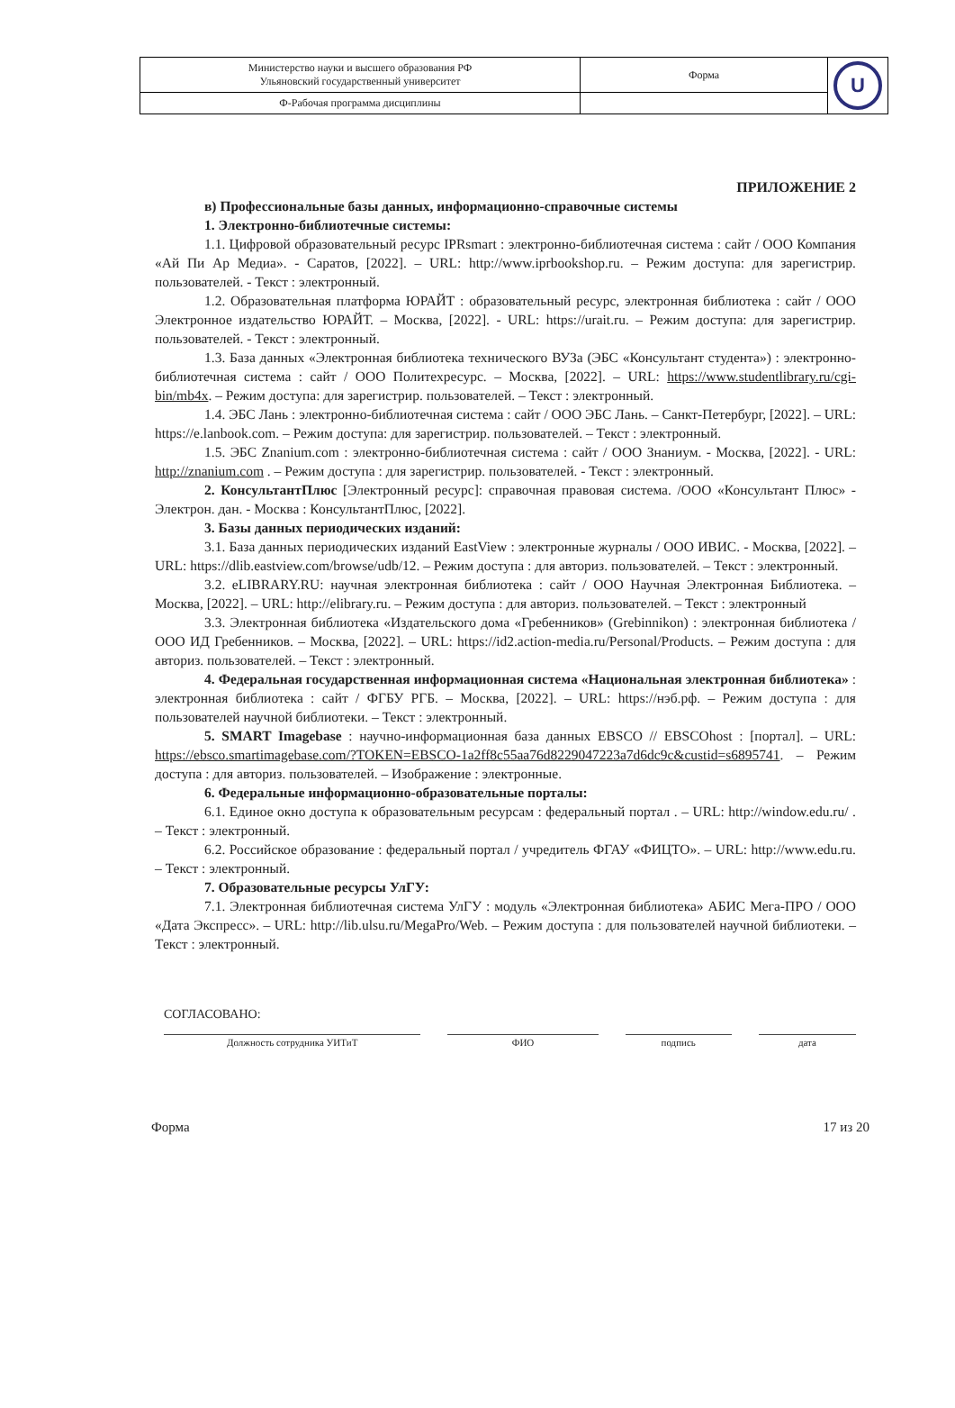| Министерство науки и высшего образования РФ Ульяновский государственный университет | Форма | U |
| Ф-Рабочая программа дисциплины | | |
ПРИЛОЖЕНИЕ 2
в) Профессиональные базы данных, информационно-справочные системы
1. Электронно-библиотечные системы:
1.1. Цифровой образовательный ресурс IPRsmart : электронно-библиотечная система : сайт / ООО Компания «Ай Пи Ар Медиа». - Саратов, [2022]. – URL: http://www.iprbookshop.ru. – Режим доступа: для зарегистрир. пользователей. - Текст : электронный.
1.2. Образовательная платформа ЮРАЙТ : образовательный ресурс, электронная библиотека : сайт / ООО Электронное издательство ЮРАЙТ. – Москва, [2022]. - URL: https://urait.ru. – Режим доступа: для зарегистрир. пользователей. - Текст : электронный.
1.3. База данных «Электронная библиотека технического ВУЗа (ЭБС «Консультант студента») : электронно-библиотечная система : сайт / ООО Политехресурс. – Москва, [2022]. – URL: https://www.studentlibrary.ru/cgi-bin/mb4x. – Режим доступа: для зарегистрир. пользователей. – Текст : электронный.
1.4. ЭБС Лань : электронно-библиотечная система : сайт / ООО ЭБС Лань. – Санкт-Петербург, [2022]. – URL: https://e.lanbook.com. – Режим доступа: для зарегистрир. пользователей. – Текст : электронный.
1.5. ЭБС Znanium.com : электронно-библиотечная система : сайт / ООО Знаниум. - Москва, [2022]. - URL: http://znanium.com . – Режим доступа : для зарегистрир. пользователей. - Текст : электронный.
2. КонсультантПлюс [Электронный ресурс]: справочная правовая система. /ООО «Консультант Плюс» - Электрон. дан. - Москва : КонсультантПлюс, [2022].
3. Базы данных периодических изданий:
3.1. База данных периодических изданий EastView : электронные журналы / ООО ИВИС. - Москва, [2022]. – URL: https://dlib.eastview.com/browse/udb/12. – Режим доступа : для авториз. пользователей. – Текст : электронный.
3.2. eLIBRARY.RU: научная электронная библиотека : сайт / ООО Научная Электронная Библиотека. – Москва, [2022]. – URL: http://elibrary.ru. – Режим доступа : для авториз. пользователей. – Текст : электронный
3.3. Электронная библиотека «Издательского дома «Гребенников» (Grebinnikon) : электронная библиотека / ООО ИД Гребенников. – Москва, [2022]. – URL: https://id2.action-media.ru/Personal/Products. – Режим доступа : для авториз. пользователей. – Текст : электронный.
4. Федеральная государственная информационная система «Национальная электронная библиотека» : электронная библиотека : сайт / ФГБУ РГБ. – Москва, [2022]. – URL: https://нэб.рф. – Режим доступа : для пользователей научной библиотеки. – Текст : электронный.
5. SMART Imagebase : научно-информационная база данных EBSCO // EBSCOhost : [портал]. – URL: https://ebsco.smartimagebase.com/?TOKEN=EBSCO-1a2ff8c55aa76d8229047223a7d6dc9c&custid=s6895741. – Режим доступа : для авториз. пользователей. – Изображение : электронные.
6. Федеральные информационно-образовательные порталы:
6.1. Единое окно доступа к образовательным ресурсам : федеральный портал . – URL: http://window.edu.ru/ . – Текст : электронный.
6.2. Российское образование : федеральный портал / учредитель ФГАУ «ФИЦТО». – URL: http://www.edu.ru. – Текст : электронный.
7. Образовательные ресурсы УлГУ:
7.1. Электронная библиотечная система УлГУ : модуль «Электронная библиотека» АБИС Мега-ПРО / ООО «Дата Экспресс». – URL: http://lib.ulsu.ru/MegaPro/Web. – Режим доступа : для пользователей научной библиотеки. – Текст : электронный.
СОГЛАСОВАНО:
Должность сотрудника УИТиТ ФИО подпись дата
Форма 17 из 20